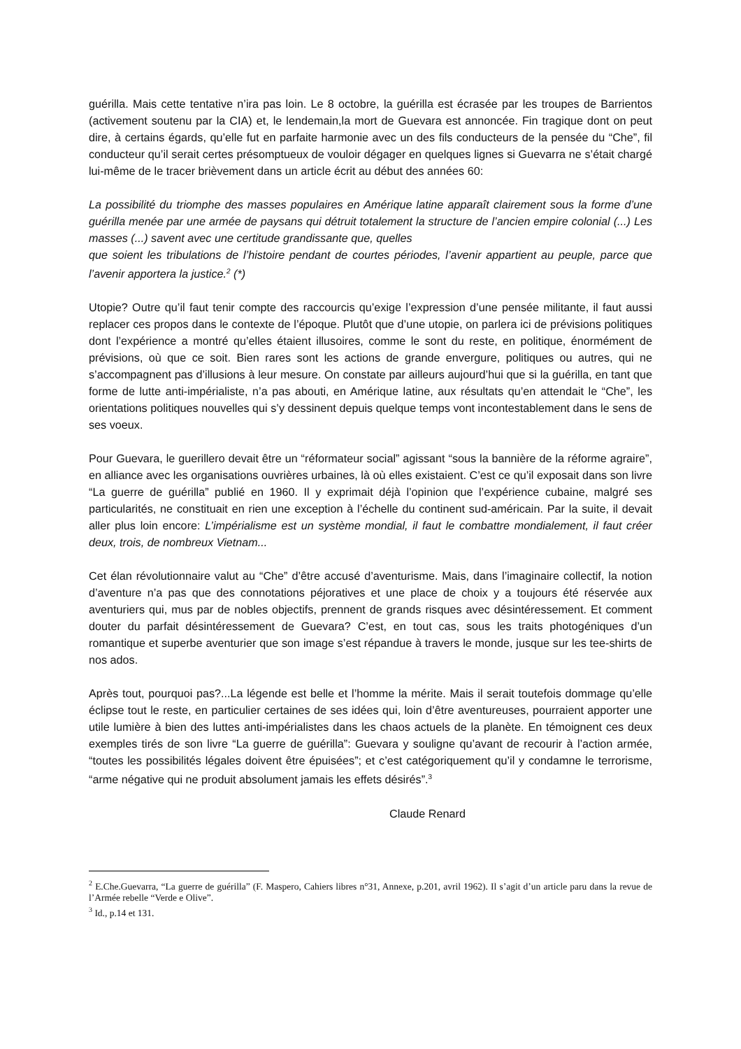guérilla. Mais cette tentative n’ira pas loin. Le 8 octobre, la guérilla est écrasée par les troupes de Barrientos (activement soutenu par la CIA) et, le lendemain,la mort de Guevara est annoncée. Fin tragique dont on peut dire, à certains égards, qu’elle fut en parfaite harmonie avec un des fils conducteurs de la pensée du “Che”, fil conducteur qu’il serait certes présomptueux de vouloir dégager en quelques lignes si Guevarra ne s’était chargé lui-même de le tracer brièvement dans un article écrit au début des années 60:
La possibilité du triomphe des masses populaires en Amérique latine apparaît clairement sous la forme d’une guérilla menée par une armée de paysans qui détruit totalement la structure de l’ancien empire colonial (...) Les masses (...) savent avec une certitude grandissante que, quelles
que soient les tribulations de l’histoire pendant de courtes périodes, l’avenir appartient au peuple, parce que l’avenir apportera la justice.<sup>2</sup> (*)
Utopie? Outre qu’il faut tenir compte des raccourcis qu’exige l’expression d’une pensée militante, il faut aussi replacer ces propos dans le contexte de l’époque. Plutôt que d’une utopie, on parlera ici de prévisions politiques dont l’expérience a montré qu’elles étaient illusoires, comme le sont du reste, en politique, énormément de prévisions, où que ce soit. Bien rares sont les actions de grande envergure, politiques ou autres, qui ne s’accompagnent pas d’illusions à leur mesure. On constate par ailleurs aujourd’hui que si la guérilla, en tant que forme de lutte anti-impérialiste, n’a pas abouti, en Amérique latine, aux résultats qu’en attendait le “Che”, les orientations politiques nouvelles qui s’y dessinent depuis quelque temps vont incontestablement dans le sens de ses voeux.
Pour Guevara, le guerillero devait être un “réformateur social” agissant “sous la bannière de la réforme agraire”, en alliance avec les organisations ouvrières urbaines, là où elles existaient. C’est ce qu’il exposait dans son livre “La guerre de guérilla” publié en 1960. Il y exprimait déjà l’opinion que l’expérience cubaine, malgré ses particularités, ne constituait en rien une exception à l’échelle du continent sud-américain. Par la suite, il devait aller plus loin encore: L’impérialisme est un système mondial, il faut le combattre mondialement, il faut créer deux, trois, de nombreux Vietnam...
Cet élan révolutionnaire valut au “Che” d’être accusé d’aventurisme. Mais, dans l’imaginaire collectif, la notion d’aventure n’a pas que des connotations péjoratives et une place de choix y a toujours été réservée aux aventuriers qui, mus par de nobles objectifs, prennent de grands risques avec désintéressement. Et comment douter du parfait désintéressement de Guevara? C’est, en tout cas, sous les traits photogéniques d’un romantique et superbe aventurier que son image s’est répandue à travers le monde, jusque sur les tee-shirts de nos ados.
Après tout, pourquoi pas?...La légende est belle et l’homme la mérite. Mais il serait toutefois dommage qu’elle éclipse tout le reste, en particulier certaines de ses idées qui, loin d’être aventureuses, pourraient apporter une utile lumière à bien des luttes anti-impérialistes dans les chaos actuels de la planète. En témoignent ces deux exemples tirés de son livre “La guerre de guérilla”: Guevara y souligne qu’avant de recourir à l’action armée, “toutes les possibilités légales doivent être épuisées”; et c’est catégoriquement qu’il y condamne le terrorisme, “arme négative qui ne produit absolument jamais les effets désirés”.<sup>3</sup>
Claude Renard
<sup>2</sup> E.Che.Guevarra, “La guerre de guérilla” (F. Maspero, Cahiers libres n°31, Annexe, p.201, avril 1962). Il s’agit d’un article paru dans la revue de l’Armée rebelle “Verde e Olive”.
<sup>3</sup> Id., p.14 et 131.